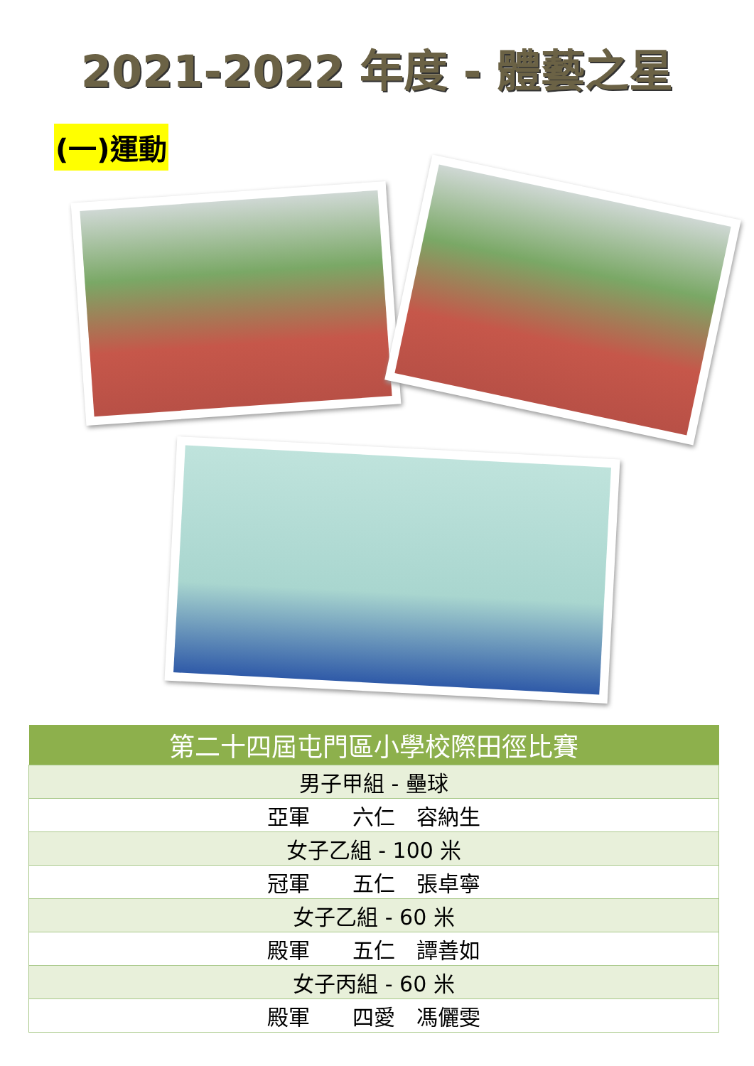2021-2022 年度 - 體藝之星
(一)運動
| 第二十四屆屯門區小學校際田徑比賽 |
| --- |
| 男子甲組 - 壘球 |
| 亞軍 六仁 容納生 |
| 女子乙組 - 100 米 |
| 冠軍 五仁 張卓寧 |
| 女子乙組 - 60 米 |
| 殿軍 五仁 譚善如 |
| 女子丙組 - 60 米 |
| 殿軍 四愛 馮儷雯 |